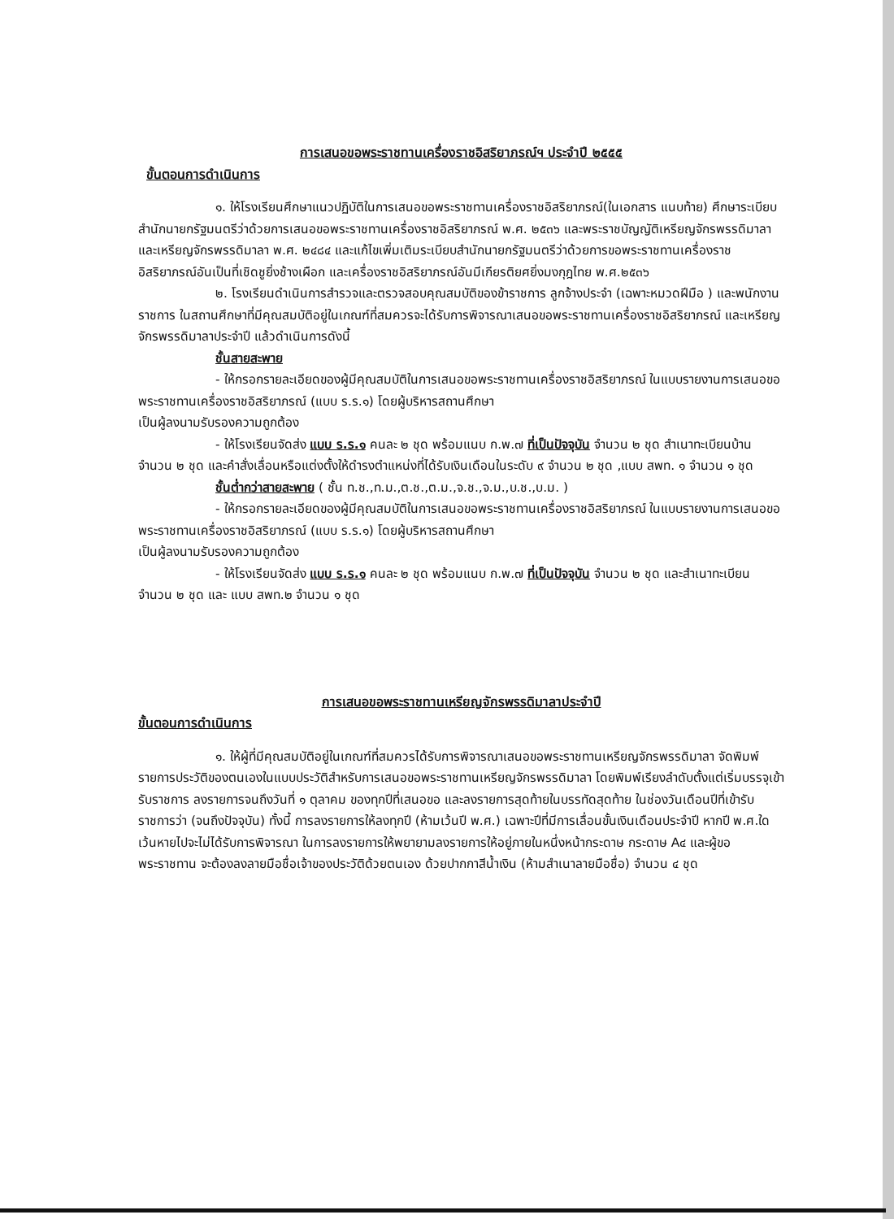การเสนอขอพระราชทานเครื่องราชอิสริยาภรณ์ฯ ประจำปี ๒๕๕๕
ขั้นตอนการดำเนินการ
๑. ให้โรงเรียนศึกษาแนวปฏิบัติในการเสนอขอพระราชทานเครื่องราชอิสริยาภรณ์(ในเอกสาร แนบท้าย) ศึกษาระเบียบสำนักนายกรัฐมนตรีว่าด้วยการเสนอขอพระราชทานเครื่องราชอิสริยาภรณ์ พ.ศ. ๒๕๓๖ และพระราชบัญญัติเหรียญจักรพรรดิมาลา และเหรียญจักรพรรดิมาลา พ.ศ. ๒๔๘๔ และแก้ไขเพิ่มเติมระเบียบสำนักนายกรัฐมนตรีว่าด้วยการขอพระราชทานเครื่องราชอิสริยาภรณ์อันเป็นที่เชิดชูยิ่งช้างเผือก และเครื่องราชอิสริยาภรณ์อันมีเกียรติยศยิ่งมงกุฎไทย พ.ศ.๒๕๓๖
๒. โรงเรียนดำเนินการสำรวจและตรวจสอบคุณสมบัติของข้าราชการ ลูกจ้างประจำ (เฉพาะหมวดฝีมือ ) และพนักงานราชการ ในสถานศึกษาที่มีคุณสมบัติอยู่ในเกณฑ์ที่สมควรจะได้รับการพิจารณาเสนอขอพระราชทานเครื่องราชอิสริยาภรณ์ และเหรียญจักรพรรดิมาลาประจำปี แล้วดำเนินการดังนี้
ชั้นสายสะพาย
- ให้กรอกรายละเอียดของผู้มีคุณสมบัติในการเสนอขอพระราชทานเครื่องราชอิสริยาภรณ์ ในแบบรายงานการเสนอขอพระราชทานเครื่องราชอิสริยาภรณ์ (แบบ ร.ร.๑) โดยผู้บริหารสถานศึกษา
เป็นผู้ลงนามรับรองความถูกต้อง
- ให้โรงเรียนจัดส่ง แบบ ร.ร.๑ คนละ ๒ ชุด พร้อมแนบ ก.พ.๗ ที่เป็นปัจจุบัน จำนวน ๒ ชุด สำเนาทะเบียนบ้าน จำนวน ๒ ชุด และคำสั่งเลื่อนหรือแต่งตั้งให้ดำรงตำแหน่งที่ได้รับเงินเดือนในระดับ ๙ จำนวน ๒ ชุด ,แบบ สพท. ๑ จำนวน ๑ ชุด
ชั้นต่ำกว่าสายสะพาย ( ชั้น ท.ช.,ท.ม.,ต.ช.,ต.ม.,จ.ช.,จ.ม.,บ.ช.,บ.ม. )
- ให้กรอกรายละเอียดของผู้มีคุณสมบัติในการเสนอขอพระราชทานเครื่องราชอิสริยาภรณ์ ในแบบรายงานการเสนอขอพระราชทานเครื่องราชอิสริยาภรณ์ (แบบ ร.ร.๑) โดยผู้บริหารสถานศึกษา
เป็นผู้ลงนามรับรองความถูกต้อง
- ให้โรงเรียนจัดส่ง แบบ ร.ร.๑ คนละ ๒ ชุด พร้อมแนบ ก.พ.๗ ที่เป็นปัจจุบัน จำนวน ๒ ชุด และสำเนาทะเบียน จำนวน ๒ ชุด และ แบบ สพท.๒ จำนวน ๑ ชุด
การเสนอขอพระราชทานเหรียญจักรพรรดิมาลาประจำปี
ขั้นตอนการดำเนินการ
๑. ให้ผู้ที่มีคุณสมบัติอยู่ในเกณฑ์ที่สมควรได้รับการพิจารณาเสนอขอพระราชทานเหรียญจักรพรรดิมาลา จัดพิมพ์รายการประวัติของตนเองในแบบประวัติสำหรับการเสนอขอพระราชทานเหรียญจักรพรรดิมาลา โดยพิมพ์เรียงลำดับตั้งแต่เริ่มบรรจุเข้ารับราชการ ลงรายการจนถึงวันที่ ๑ ตุลาคม ของทุกปีที่เสนอขอ และลงรายการสุดท้ายในบรรทัดสุดท้าย ในช่องวันเดือนปีที่เข้ารับราชการว่า (จนถึงปัจจุบัน) ทั้งนี้ การลงรายการให้ลงทุกปี (ห้ามเว้นปี พ.ศ.) เฉพาะปีที่มีการเลื่อนขั้นเงินเดือนประจำปี หากปี พ.ศ.ใด เว้นหายไปจะไม่ได้รับการพิจารณา ในการลงรายการให้พยายามลงรายการให้อยู่ภายในหนึ่งหน้ากระดาษ กระดาษ A๔ และผู้ขอพระราชทาน จะต้องลงลายมือชื่อเจ้าของประวัติด้วยตนเอง ด้วยปากกาสีน้ำเงิน (ห้ามสำเนาลายมือชื่อ) จำนวน ๔ ชุด